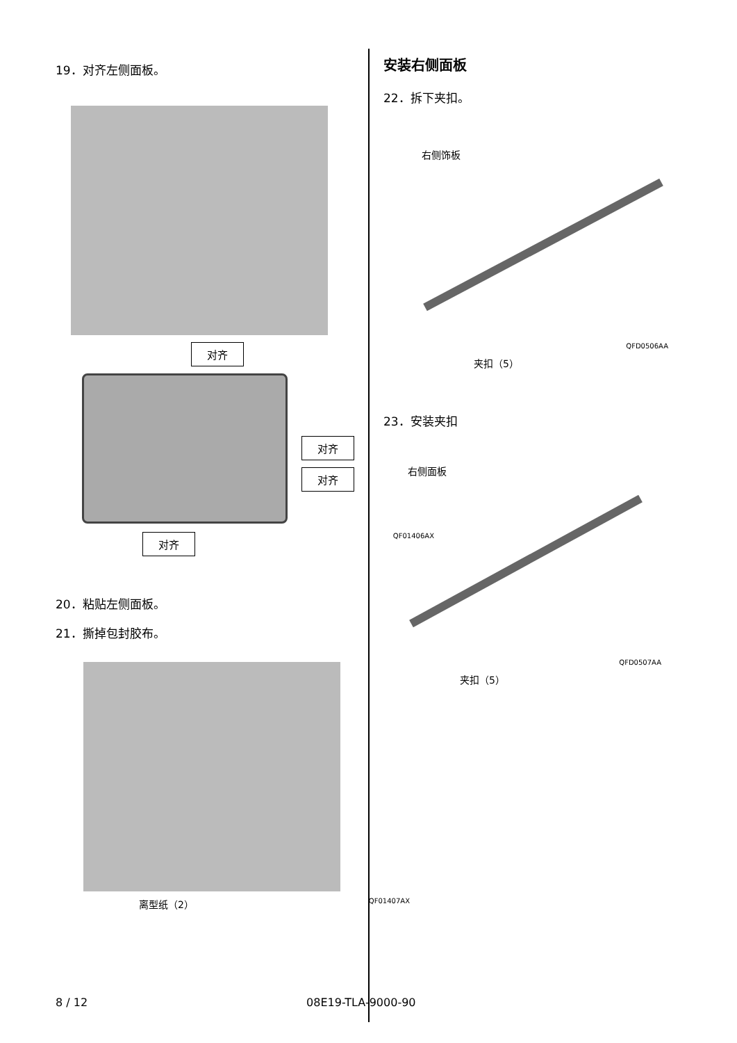19．对齐左侧面板。
对齐
对齐
对齐
对齐 QF01406AX
20．粘贴左侧面板。
21．撕掉包封胶布。
离型纸（2） QF01407AX
安装右侧面板
22．拆下夹扣。
右侧饰板
夹扣（5） QFD0506AA
23．安装夹扣
右侧面板
夹扣（5） QFD0507AA
8 / 12 08E19-TLA-9000-90